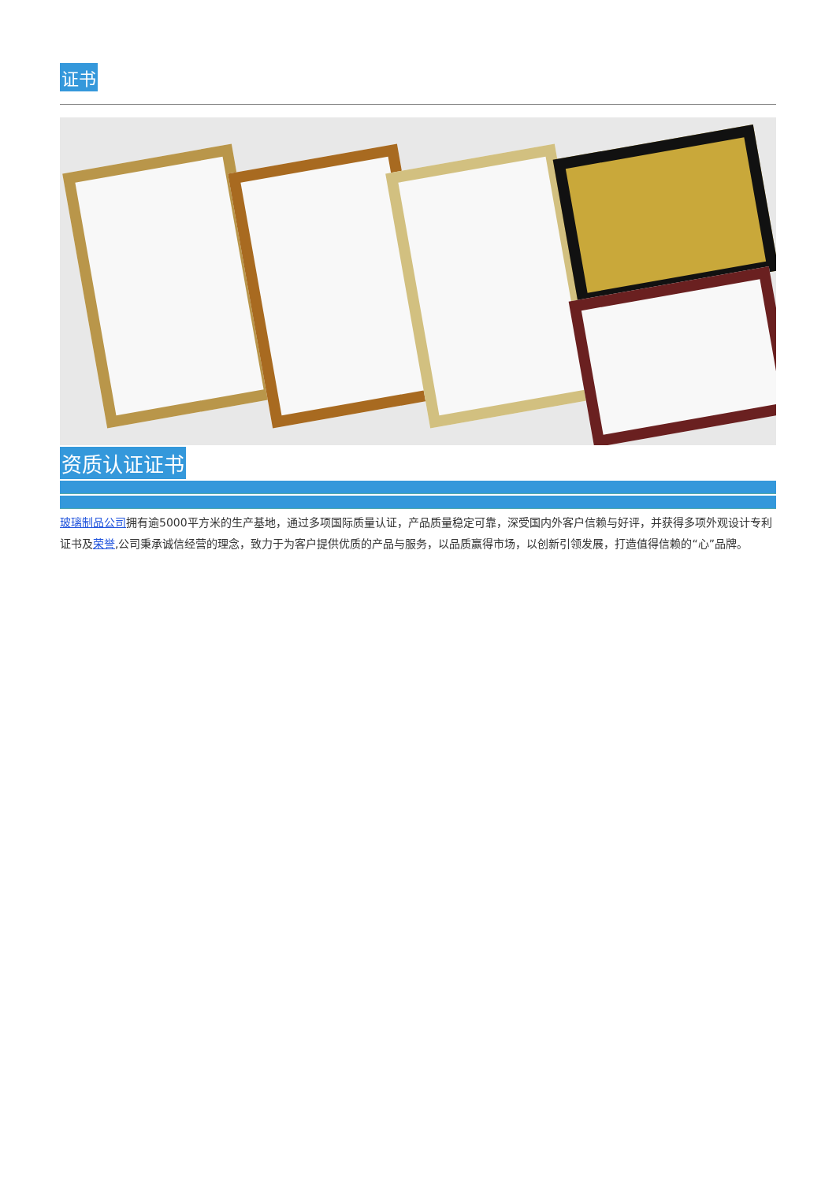证书
资质认证证书
玻璃制品公司拥有逾5000平方米的生产基地，通过多项国际质量认证，产品质量稳定可靠，深受国内外客户信赖与好评，并获得多项外观设计专利证书及荣誉,公司秉承诚信经营的理念，致力于为客户提供优质的产品与服务，以品质赢得市场，以创新引领发展，打造值得信赖的“心”品牌。